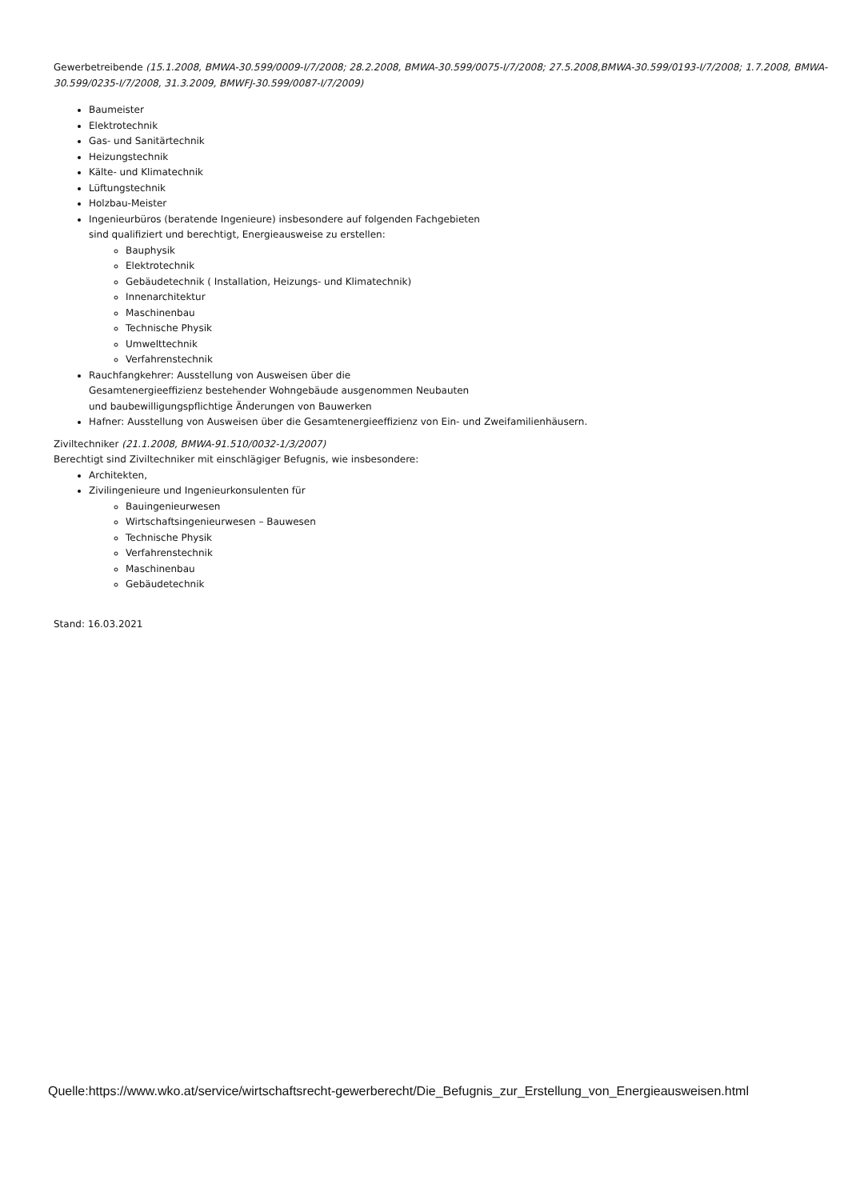Gewerbetreibende (15.1.2008, BMWA-30.599/0009-I/7/2008; 28.2.2008, BMWA-30.599/0075-I/7/2008; 27.5.2008,BMWA-30.599/0193-I/7/2008; 1.7.2008, BMWA-30.599/0235-I/7/2008, 31.3.2009, BMWFJ-30.599/0087-I/7/2009)
Baumeister
Elektrotechnik
Gas- und Sanitärtechnik
Heizungstechnik
Kälte- und Klimatechnik
Lüftungstechnik
Holzbau-Meister
Ingenieurbüros (beratende Ingenieure) insbesondere auf folgenden Fachgebieten
sind qualifiziert und berechtigt, Energieausweise zu erstellen:
Bauphysik
Elektrotechnik
Gebäudetechnik ( Installation, Heizungs- und Klimatechnik)
Innenarchitektur
Maschinenbau
Technische Physik
Umwelttechnik
Verfahrenstechnik
Rauchfangkehrer: Ausstellung von Ausweisen über die
Gesamtenergieeffizienz bestehender Wohngebäude ausgenommen Neubauten
und baubewilligungspflichtige Änderungen von Bauwerken
Hafner: Ausstellung von Ausweisen über die Gesamtenergieeffizienz von Ein- und Zweifamilienhäusern.
Ziviltechniker (21.1.2008, BMWA-91.510/0032-1/3/2007)
Berechtigt sind Ziviltechniker mit einschlägiger Befugnis, wie insbesondere:
Architekten,
Zivilingenieure und Ingenieurkonsulenten für
Bauingenieurwesen
Wirtschaftsingenieurwesen – Bauwesen
Technische Physik
Verfahrenstechnik
Maschinenbau
Gebäudetechnik
Stand: 16.03.2021
Quelle:https://www.wko.at/service/wirtschaftsrecht-gewerberecht/Die_Befugnis_zur_Erstellung_von_Energieausweisen.html